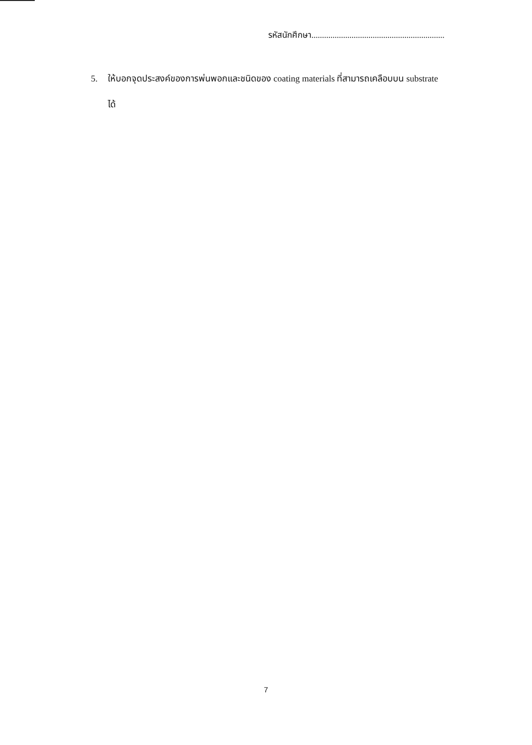รหัสนักศึกษา...............................................................
5. ให้บอกจุดประสงค์ของการพ่นพอกและชนิดของ coating materials ที่สามารถเคลือบบน substrate ได้
7